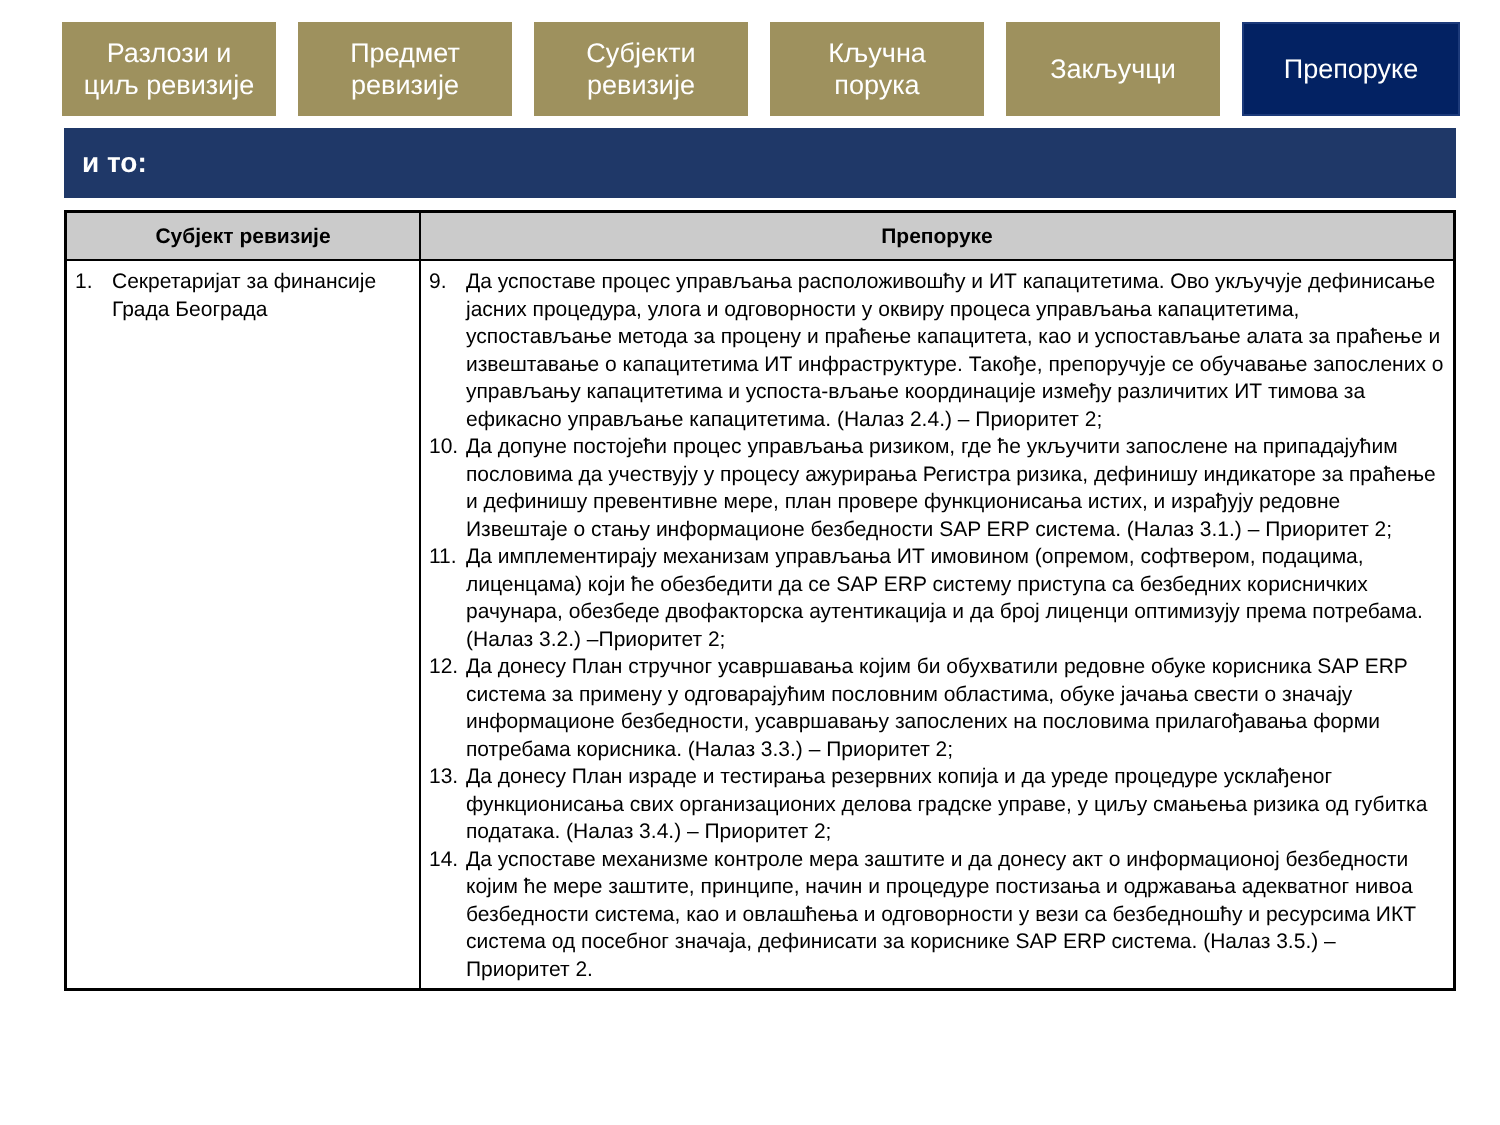Разлози и
циљ ревизије
Предмет
ревизије
Субјекти
ревизије
Кључна
порука
Закључци
Препоруке
и то:
| Субјект ревизије | Препоруке |
| --- | --- |
| 1. Секретаријат за финансије Града Београда | 9. Да успоставе процес управљања расположивошћу и ИТ капацитетима. Ово укључује дефинисање јасних процедура, улога и одговорности у оквиру процеса управљања капацитетима, успостављање метода за процену и праћење капацитета, као и успостављање алата за праћење и извештавање о капацитетима ИТ инфраструктуре. Такође, препоручује се обучавање запослених о управљању капацитетима и успоста-вљање координације између различитих ИТ тимова за ефикасно управљање капацитетима. (Налаз 2.4.) – Приоритет 2; 10. Да допуне постојећи процес управљања ризиком, где ће укључити запослене на припадајућим пословима да учествују у процесу ажурирања Регистра ризика, дефинишу индикаторе за праћење и дефинишу превентивне мере, план провере функционисања истих, и израђују редовне Извештаје о стању информационе безбедности SAP ERP система. (Налаз 3.1.) – Приоритет 2; 11. Да имплементирају механизам управљања ИТ имовином (опремом, софтвером, подацима, лиценцама) који ће обезбедити да се SAP ERP систему приступа са безбедних корисничких рачунара, обезбеде двофакторска аутентикација и да број лиценци оптимизују према потребама.(Налаз 3.2.) –Приоритет 2; 12. Да донесу План стручног усавршавања којим би обухватили редовне обуке корисника SAP ERP система за примену у одговарајућим пословним областима, обуке јачања свести о значају информационе безбедности, усавршавању запослених на пословима прилагођавања форми потребама корисника. (Налаз 3.3.) – Приоритет 2; 13. Да донесу План израде и тестирања резервних копија и да уреде процедуре усклађеног функционисања свих организационих делова градске управе, у циљу смањења ризика од губитка података. (Налаз 3.4.) – Приоритет 2; 14. Да успоставе механизме контроле мера заштите и да донесу акт о информационој безбедности којим ће мере заштите, принципе, начин и процедуре постизања и одржавања адекватног нивоа безбедности система, као и овлашћења и одговорности у вези са безбедношћу и ресурсима ИКТ система од посебног значаја, дефинисати за кориснике SAP ERP система. (Налаз 3.5.) – Приоритет 2. |